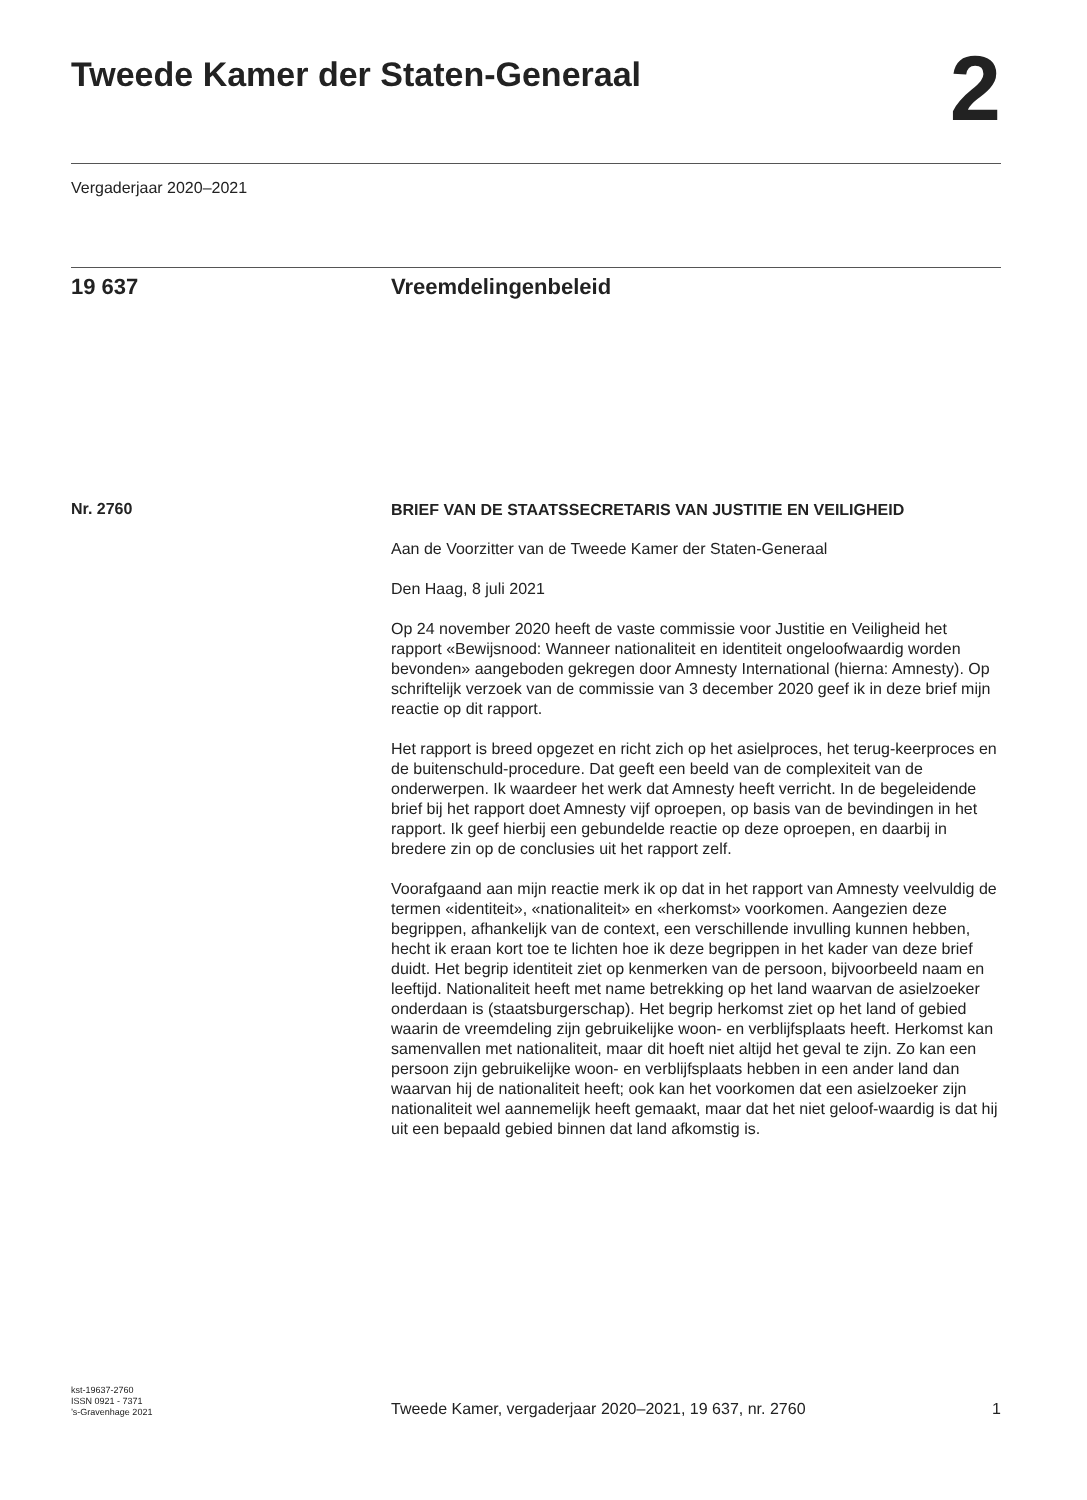Tweede Kamer der Staten-Generaal
2
Vergaderjaar 2020–2021
19 637 Vreemdelingenbeleid
Nr. 2760
BRIEF VAN DE STAATSSECRETARIS VAN JUSTITIE EN VEILIGHEID
Aan de Voorzitter van de Tweede Kamer der Staten-Generaal
Den Haag, 8 juli 2021
Op 24 november 2020 heeft de vaste commissie voor Justitie en Veiligheid het rapport «Bewijsnood: Wanneer nationaliteit en identiteit ongeloofwaardig worden bevonden» aangeboden gekregen door Amnesty International (hierna: Amnesty). Op schriftelijk verzoek van de commissie van 3 december 2020 geef ik in deze brief mijn reactie op dit rapport.
Het rapport is breed opgezet en richt zich op het asielproces, het terug-keerproces en de buitenschuld-procedure. Dat geeft een beeld van de complexiteit van de onderwerpen. Ik waardeer het werk dat Amnesty heeft verricht. In de begeleidende brief bij het rapport doet Amnesty vijf oproepen, op basis van de bevindingen in het rapport. Ik geef hierbij een gebundelde reactie op deze oproepen, en daarbij in bredere zin op de conclusies uit het rapport zelf.
Voorafgaand aan mijn reactie merk ik op dat in het rapport van Amnesty veelvuldig de termen «identiteit», «nationaliteit» en «herkomst» voorkomen. Aangezien deze begrippen, afhankelijk van de context, een verschillende invulling kunnen hebben, hecht ik eraan kort toe te lichten hoe ik deze begrippen in het kader van deze brief duidt. Het begrip identiteit ziet op kenmerken van de persoon, bijvoorbeeld naam en leeftijd. Nationaliteit heeft met name betrekking op het land waarvan de asielzoeker onderdaan is (staatsburgerschap). Het begrip herkomst ziet op het land of gebied waarin de vreemdeling zijn gebruikelijke woon- en verblijfsplaats heeft. Herkomst kan samenvallen met nationaliteit, maar dit hoeft niet altijd het geval te zijn. Zo kan een persoon zijn gebruikelijke woon- en verblijfsplaats hebben in een ander land dan waarvan hij de nationaliteit heeft; ook kan het voorkomen dat een asielzoeker zijn nationaliteit wel aannemelijk heeft gemaakt, maar dat het niet geloof-waardig is dat hij uit een bepaald gebied binnen dat land afkomstig is.
kst-19637-2760
ISSN 0921 - 7371
’s-Gravenhage 2021
Tweede Kamer, vergaderjaar 2020–2021, 19 637, nr. 2760
1